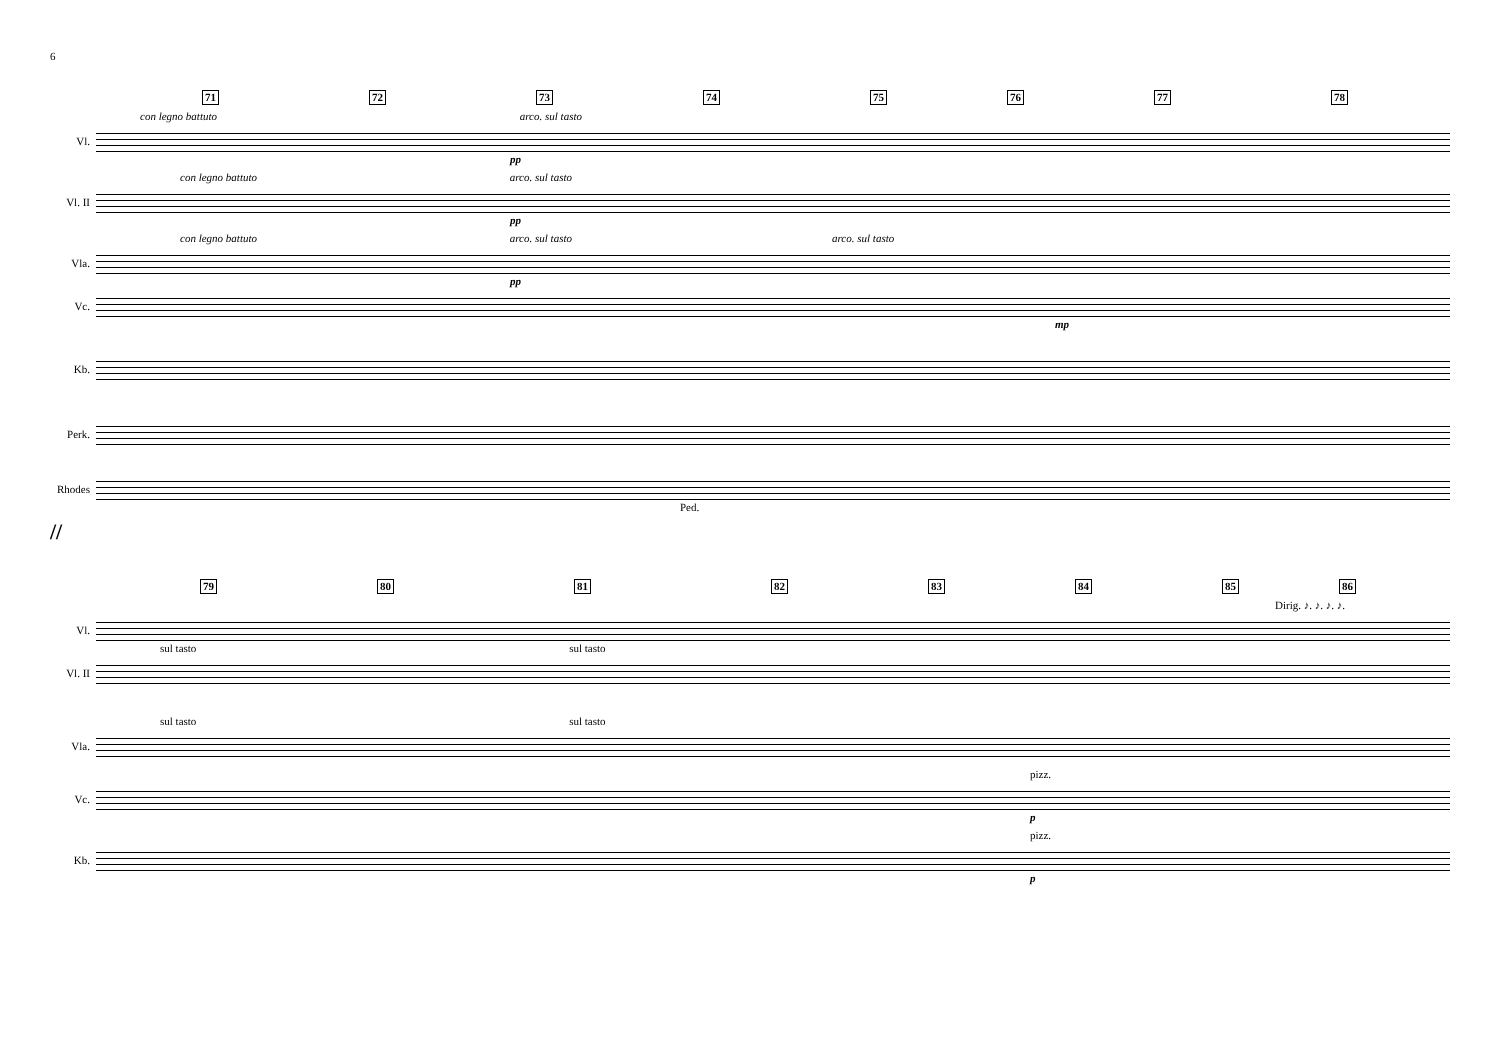6
71 72 73 74 75 76 77 78
con legno battuto arco. sul tasto
Vl.
pp
con legno battuto arco. sul tasto
Vl. II
pp
con legno battuto arco. sul tasto arco. sul tasto
Vla.
pp
Vc.
mp
Kb.
Perk.
Rhodes
Ped.
//
79 80 81 82 83 84 85 86
Dirig. ♪. ♪. ♪. ♪.
Vl.
sul tasto sul tasto
Vl. II
sul tasto sul tasto
Vla.
pizz.
Vc.
p
pizz.
Kb.
p